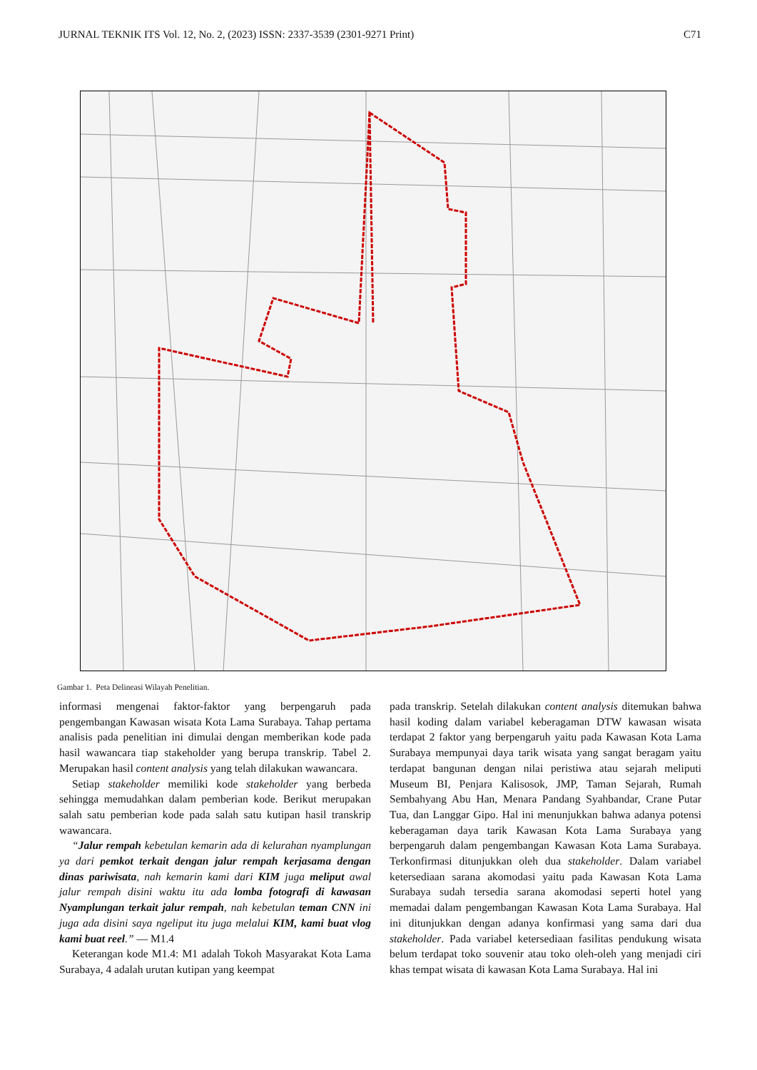JURNAL TEKNIK ITS Vol. 12, No. 2, (2023) ISSN: 2337-3539 (2301-9271 Print) C71
Gambar 1. Peta Delineasi Wilayah Penelitian.
informasi mengenai faktor-faktor yang berpengaruh pada pengembangan Kawasan wisata Kota Lama Surabaya. Tahap pertama analisis pada penelitian ini dimulai dengan memberikan kode pada hasil wawancara tiap stakeholder yang berupa transkrip. Tabel 2. Merupakan hasil content analysis yang telah dilakukan wawancara.
Setiap stakeholder memiliki kode stakeholder yang berbeda sehingga memudahkan dalam pemberian kode. Berikut merupakan salah satu pemberian kode pada salah satu kutipan hasil transkrip wawancara.
“Jalur rempah kebetulan kemarin ada di kelurahan nyamplungan ya dari pemkot terkait dengan jalur rempah kerjasama dengan dinas pariwisata, nah kemarin kami dari KIM juga meliput awal jalur rempah disini waktu itu ada lomba fotografi di kawasan Nyamplungan terkait jalur rempah, nah kebetulan teman CNN ini juga ada disini saya ngeliput itu juga melalui KIM, kami buat vlog kami buat reel.” — M1.4
Keterangan kode M1.4: M1 adalah Tokoh Masyarakat Kota Lama Surabaya, 4 adalah urutan kutipan yang keempat
pada transkrip. Setelah dilakukan content analysis ditemukan bahwa hasil koding dalam variabel keberagaman DTW kawasan wisata terdapat 2 faktor yang berpengaruh yaitu pada Kawasan Kota Lama Surabaya mempunyai daya tarik wisata yang sangat beragam yaitu terdapat bangunan dengan nilai peristiwa atau sejarah meliputi Museum BI, Penjara Kalisosok, JMP, Taman Sejarah, Rumah Sembahyang Abu Han, Menara Pandang Syahbandar, Crane Putar Tua, dan Langgar Gipo. Hal ini menunjukkan bahwa adanya potensi keberagaman daya tarik Kawasan Kota Lama Surabaya yang berpengaruh dalam pengembangan Kawasan Kota Lama Surabaya. Terkonfirmasi ditunjukkan oleh dua stakeholder. Dalam variabel ketersediaan sarana akomodasi yaitu pada Kawasan Kota Lama Surabaya sudah tersedia sarana akomodasi seperti hotel yang memadai dalam pengembangan Kawasan Kota Lama Surabaya. Hal ini ditunjukkan dengan adanya konfirmasi yang sama dari dua stakeholder. Pada variabel ketersediaan fasilitas pendukung wisata belum terdapat toko souvenir atau toko oleh-oleh yang menjadi ciri khas tempat wisata di kawasan Kota Lama Surabaya. Hal ini